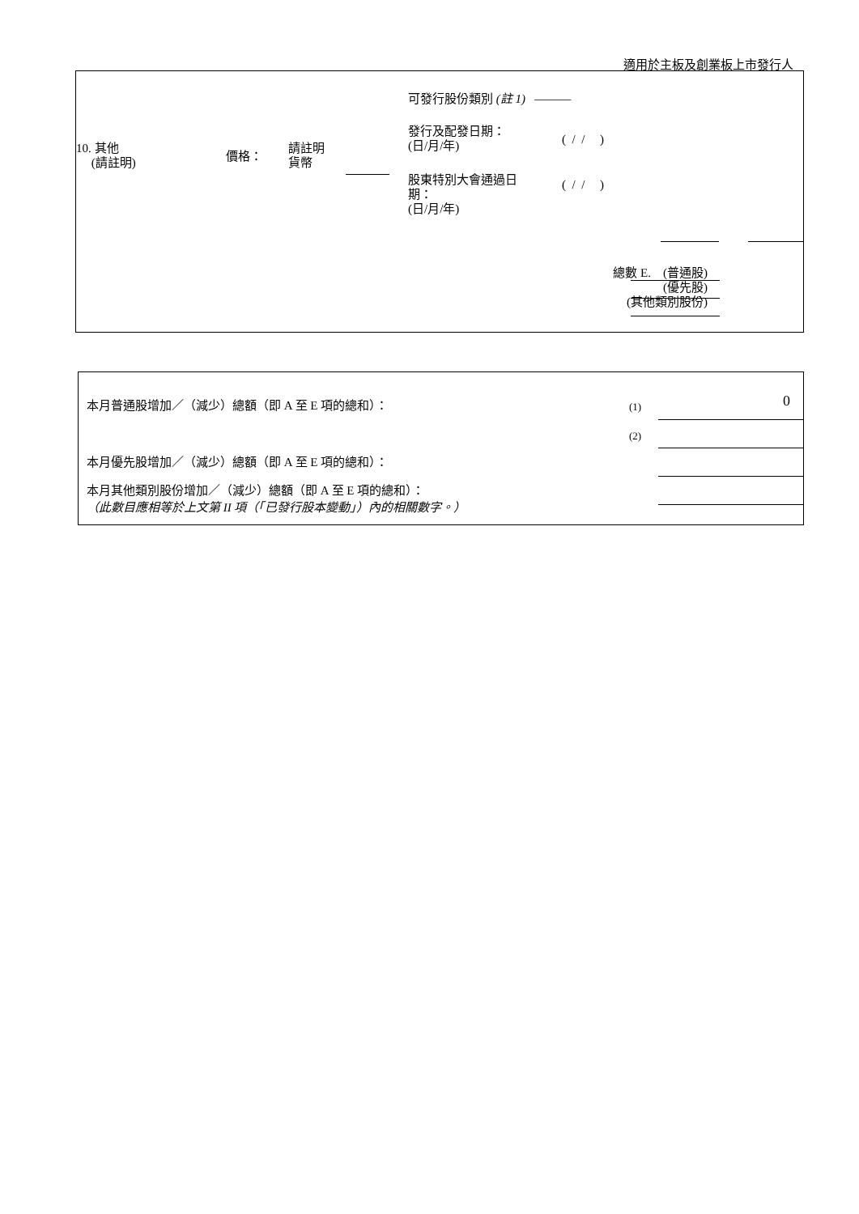適用於主板及創業板上市發行人
可發行股份類別 (註 1) ———
10. 其他
(請註明)
價格：
請註明
貨幣
發行及配發日期：
(日/月/年)
( / / )
股東特別大會通過日
期：
(日/月/年)
( / / )
總數 E. (普通股)
(優先股)
(其他類別股份)
本月普通股增加／（減少）總額（即 A 至 E 項的總和）：
(1) 0
(2)
本月優先股增加／（減少）總額（即 A 至 E 項的總和）：
本月其他類別股份增加／（減少）總額（即 A 至 E 項的總和）：
（此數目應相等於上文第 II 項（「已發行股本變動」）內的相關數字。）